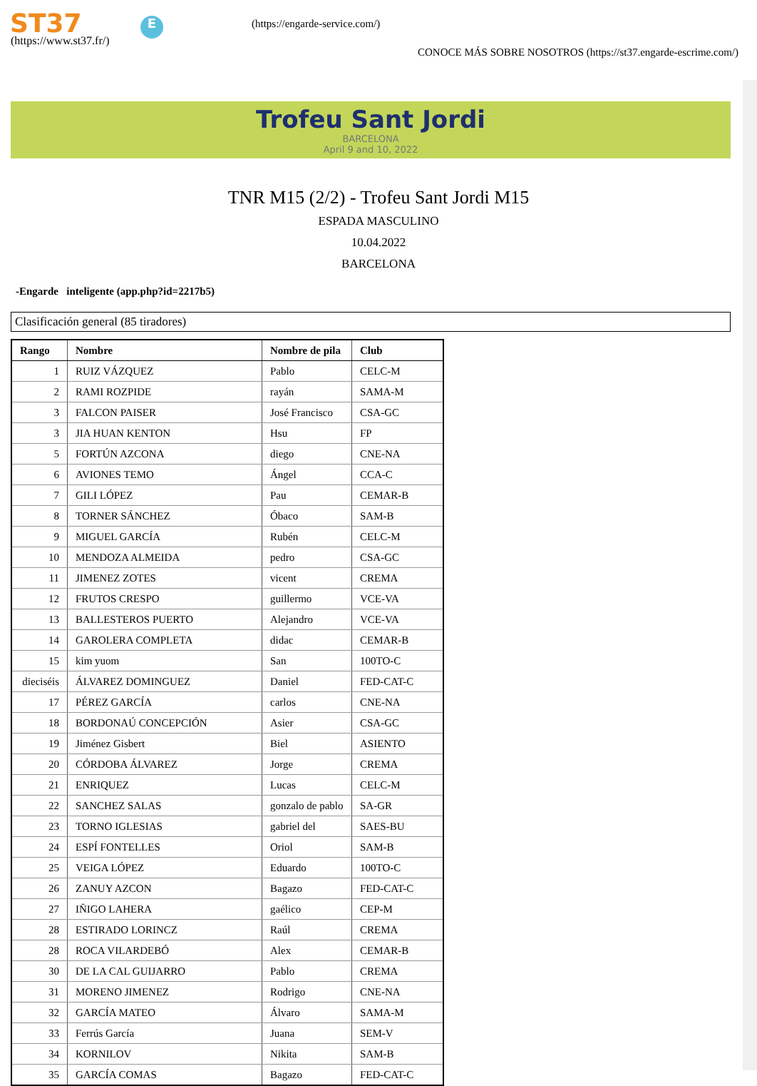ST37
(https://www.st37.fr/)
E (https://engarde-service.com/)
CONOCE MÁS SOBRE NOSOTROS (https://st37.engarde-escrime.com/)
Trofeu Sant Jordi
BARCELONA
April 9 and 10, 2022
TNR M15 (2/2) - Trofeu Sant Jordi M15
ESPADA MASCULINO
10.04.2022
BARCELONA
-Engarde inteligente (app.php?id=2217b5)
Clasificación general (85 tiradores)
| Rango | Nombre | Nombre de pila | Club |
| --- | --- | --- | --- |
| 1 | RUIZ VÁZQUEZ | Pablo | CELC-M |
| 2 | RAMI ROZPIDE | rayán | SAMA-M |
| 3 | FALCON PAISER | José Francisco | CSA-GC |
| 3 | JIA HUAN KENTON | Hsu | FP |
| 5 | FORTÚN AZCONA | diego | CNE-NA |
| 6 | AVIONES TEMO | Ángel | CCA-C |
| 7 | GILI LÓPEZ | Pau | CEMAR-B |
| 8 | TORNER SÁNCHEZ | Óbaco | SAM-B |
| 9 | MIGUEL GARCÍA | Rubén | CELC-M |
| 10 | MENDOZA ALMEIDA | pedro | CSA-GC |
| 11 | JIMENEZ ZOTES | vicent | CREMA |
| 12 | FRUTOS CRESPO | guillermo | VCE-VA |
| 13 | BALLESTEROS PUERTO | Alejandro | VCE-VA |
| 14 | GAROLERA COMPLETA | didac | CEMAR-B |
| 15 | kim yuom | San | 100TO-C |
| dieciséis | ÁLVAREZ DOMINGUEZ | Daniel | FED-CAT-C |
| 17 | PÉREZ GARCÍA | carlos | CNE-NA |
| 18 | BORDONAÚ CONCEPCIÓN | Asier | CSA-GC |
| 19 | Jiménez Gisbert | Biel | ASIENTO |
| 20 | CÓRDOBA ÁLVAREZ | Jorge | CREMA |
| 21 | ENRIQUEZ | Lucas | CELC-M |
| 22 | SANCHEZ SALAS | gonzalo de pablo | SA-GR |
| 23 | TORNO IGLESIAS | gabriel del | SAES-BU |
| 24 | ESPÍ FONTELLES | Oriol | SAM-B |
| 25 | VEIGA LÓPEZ | Eduardo | 100TO-C |
| 26 | ZANUY AZCON | Bagazo | FED-CAT-C |
| 27 | IÑIGO LAHERA | gaélico | CEP-M |
| 28 | ESTIRADO LORINCZ | Raúl | CREMA |
| 28 | ROCA VILARDEBÓ | Alex | CEMAR-B |
| 30 | DE LA CAL GUIJARRO | Pablo | CREMA |
| 31 | MORENO JIMENEZ | Rodrigo | CNE-NA |
| 32 | GARCÍA MATEO | Álvaro | SAMA-M |
| 33 | Ferrús García | Juana | SEM-V |
| 34 | KORNILOV | Nikita | SAM-B |
| 35 | GARCÍA COMAS | Bagazo | FED-CAT-C |